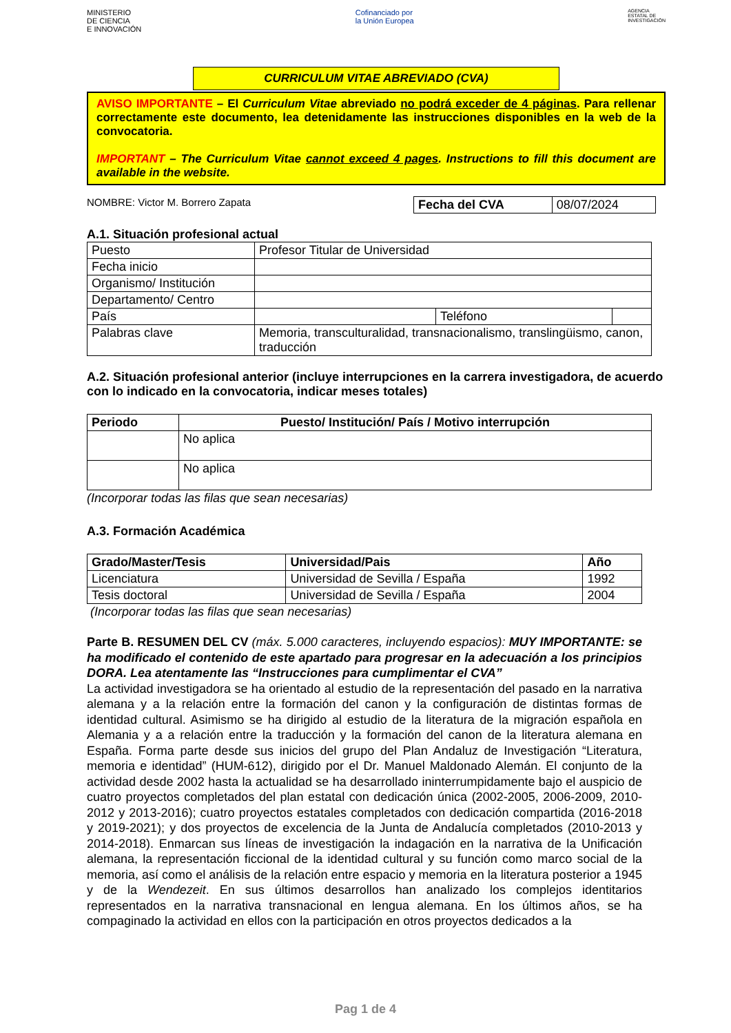MINISTERIO
DE CIENCIA
E INNOVACIÓN
Cofinanciado por
la Unión Europea
AGENCIA
ESTATAL DE
INVESTIGACIÓN
CURRICULUM VITAE ABREVIADO (CVA)
AVISO IMPORTANTE – El Curriculum Vitae abreviado no podrá exceder de 4 páginas. Para rellenar correctamente este documento, lea detenidamente las instrucciones disponibles en la web de la convocatoria.
IMPORTANT – The Curriculum Vitae cannot exceed 4 pages. Instructions to fill this document are available in the website.
NOMBRE: Victor M. Borrero Zapata
| Fecha del CVA | 08/07/2024 |
A.1. Situación profesional actual
| Puesto | Profesor Titular de Universidad | | |
| Fecha inicio | | | |
| Organismo/ Institución | | | |
| Departamento/ Centro | | | |
| País | | Teléfono | |
| Palabras clave | Memoria, transculturalidad, transnacionalismo, translingüismo, canon, traducción | | |
A.2. Situación profesional anterior (incluye interrupciones en la carrera investigadora, de acuerdo con lo indicado en la convocatoria, indicar meses totales)
| Periodo | Puesto/ Institución/ País / Motivo interrupción |
| --- | --- |
| | No aplica |
| | No aplica |
(Incorporar todas las filas que sean necesarias)
A.3. Formación Académica
| Grado/Master/Tesis | Universidad/Pais | Año |
| --- | --- | --- |
| Licenciatura | Universidad de Sevilla / España | 1992 |
| Tesis doctoral | Universidad de Sevilla / España | 2004 |
(Incorporar todas las filas que sean necesarias)
Parte B. RESUMEN DEL CV (máx. 5.000 caracteres, incluyendo espacios): MUY IMPORTANTE: se ha modificado el contenido de este apartado para progresar en la adecuación a los principios DORA. Lea atentamente las “Instrucciones para cumplimentar el CVA”
La actividad investigadora se ha orientado al estudio de la representación del pasado en la narrativa alemana y a la relación entre la formación del canon y la configuración de distintas formas de identidad cultural. Asimismo se ha dirigido al estudio de la literatura de la migración española en Alemania y a a relación entre la traducción y la formación del canon de la literatura alemana en España. Forma parte desde sus inicios del grupo del Plan Andaluz de Investigación “Literatura, memoria e identidad” (HUM-612), dirigido por el Dr. Manuel Maldonado Alemán. El conjunto de la actividad desde 2002 hasta la actualidad se ha desarrollado ininterrumpidamente bajo el auspicio de cuatro proyectos completados del plan estatal con dedicación única (2002-2005, 2006-2009, 2010-2012 y 2013-2016); cuatro proyectos estatales completados con dedicación compartida (2016-2018 y 2019-2021); y dos proyectos de excelencia de la Junta de Andalucía completados (2010-2013 y 2014-2018). Enmarcan sus líneas de investigación la indagación en la narrativa de la Unificación alemana, la representación ficcional de la identidad cultural y su función como marco social de la memoria, así como el análisis de la relación entre espacio y memoria en la literatura posterior a 1945 y de la Wendezeit. En sus últimos desarrollos han analizado los complejos identitarios representados en la narrativa transnacional en lengua alemana. En los últimos años, se ha compaginado la actividad en ellos con la participación en otros proyectos dedicados a la
Pag 1 de 4